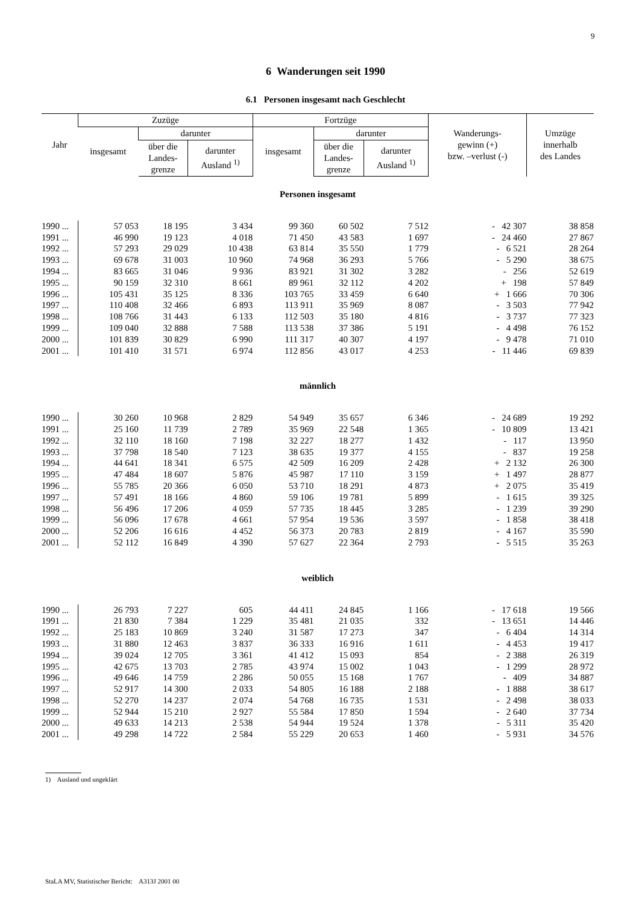9
6 Wanderungen seit 1990
6.1 Personen insgesamt nach Geschlecht
| Jahr | Zuzüge | | | Fortzüge | | | Wanderungs- gewinn (+) bzw. –verlust (-) | Umzüge innerhalb des Landes |
| --- | --- | --- | --- | --- | --- | --- | --- | --- |
| | insgesamt | darunter | | insgesamt | darunter | | | |
| | | über die Landes- grenze | darunter Ausland <sup>1)</sup> | | über die Landes- grenze | darunter Ausland <sup>1)</sup> | | |
| Personen insgesamt | | | | | | | | |
| 1990 ... | 57 053 | 18 195 | 3 434 | 99 360 | 60 502 | 7 512 | - 42 307 | 38 858 |
| 1991 ... | 46 990 | 19 123 | 4 018 | 71 450 | 43 583 | 1 697 | - 24 460 | 27 867 |
| 1992 ... | 57 293 | 29 029 | 10 438 | 63 814 | 35 550 | 1 779 | - 6 521 | 28 264 |
| 1993 ... | 69 678 | 31 003 | 10 960 | 74 968 | 36 293 | 5 766 | - 5 290 | 38 675 |
| 1994 ... | 83 665 | 31 046 | 9 936 | 83 921 | 31 302 | 3 282 | - 256 | 52 619 |
| 1995 ... | 90 159 | 32 310 | 8 661 | 89 961 | 32 112 | 4 202 | + 198 | 57 849 |
| 1996 ... | 105 431 | 35 125 | 8 336 | 103 765 | 33 459 | 6 640 | + 1 666 | 70 306 |
| 1997 ... | 110 408 | 32 466 | 6 893 | 113 911 | 35 969 | 8 087 | - 3 503 | 77 942 |
| 1998 ... | 108 766 | 31 443 | 6 133 | 112 503 | 35 180 | 4 816 | - 3 737 | 77 323 |
| 1999 ... | 109 040 | 32 888 | 7 588 | 113 538 | 37 386 | 5 191 | - 4 498 | 76 152 |
| 2000 ... | 101 839 | 30 829 | 6 990 | 111 317 | 40 307 | 4 197 | - 9 478 | 71 010 |
| 2001 ... | 101 410 | 31 571 | 6 974 | 112 856 | 43 017 | 4 253 | - 11 446 | 69 839 |
| männlich | | | | | | | | |
| 1990 ... | 30 260 | 10 968 | 2 829 | 54 949 | 35 657 | 6 346 | - 24 689 | 19 292 |
| 1991 ... | 25 160 | 11 739 | 2 789 | 35 969 | 22 548 | 1 365 | - 10 809 | 13 421 |
| 1992 ... | 32 110 | 18 160 | 7 198 | 32 227 | 18 277 | 1 432 | - 117 | 13 950 |
| 1993 ... | 37 798 | 18 540 | 7 123 | 38 635 | 19 377 | 4 155 | - 837 | 19 258 |
| 1994 ... | 44 641 | 18 341 | 6 575 | 42 509 | 16 209 | 2 428 | + 2 132 | 26 300 |
| 1995 ... | 47 484 | 18 607 | 5 876 | 45 987 | 17 110 | 3 159 | + 1 497 | 28 877 |
| 1996 ... | 55 785 | 20 366 | 6 050 | 53 710 | 18 291 | 4 873 | + 2 075 | 35 419 |
| 1997 ... | 57 491 | 18 166 | 4 860 | 59 106 | 19 781 | 5 899 | - 1 615 | 39 325 |
| 1998 ... | 56 496 | 17 206 | 4 059 | 57 735 | 18 445 | 3 285 | - 1 239 | 39 290 |
| 1999 ... | 56 096 | 17 678 | 4 661 | 57 954 | 19 536 | 3 597 | - 1 858 | 38 418 |
| 2000 ... | 52 206 | 16 616 | 4 452 | 56 373 | 20 783 | 2 819 | - 4 167 | 35 590 |
| 2001 ... | 52 112 | 16 849 | 4 390 | 57 627 | 22 364 | 2 793 | - 5 515 | 35 263 |
| weiblich | | | | | | | | |
| 1990 ... | 26 793 | 7 227 | 605 | 44 411 | 24 845 | 1 166 | - 17 618 | 19 566 |
| 1991 ... | 21 830 | 7 384 | 1 229 | 35 481 | 21 035 | 332 | - 13 651 | 14 446 |
| 1992 ... | 25 183 | 10 869 | 3 240 | 31 587 | 17 273 | 347 | - 6 404 | 14 314 |
| 1993 ... | 31 880 | 12 463 | 3 837 | 36 333 | 16 916 | 1 611 | - 4 453 | 19 417 |
| 1994 ... | 39 024 | 12 705 | 3 361 | 41 412 | 15 093 | 854 | - 2 388 | 26 319 |
| 1995 ... | 42 675 | 13 703 | 2 785 | 43 974 | 15 002 | 1 043 | - 1 299 | 28 972 |
| 1996 ... | 49 646 | 14 759 | 2 286 | 50 055 | 15 168 | 1 767 | - 409 | 34 887 |
| 1997 ... | 52 917 | 14 300 | 2 033 | 54 805 | 16 188 | 2 188 | - 1 888 | 38 617 |
| 1998 ... | 52 270 | 14 237 | 2 074 | 54 768 | 16 735 | 1 531 | - 2 498 | 38 033 |
| 1999 ... | 52 944 | 15 210 | 2 927 | 55 584 | 17 850 | 1 594 | - 2 640 | 37 734 |
| 2000 ... | 49 633 | 14 213 | 2 538 | 54 944 | 19 524 | 1 378 | - 5 311 | 35 420 |
| 2001 ... | 49 298 | 14 722 | 2 584 | 55 229 | 20 653 | 1 460 | - 5 931 | 34 576 |
1) Ausland und ungeklärt
StaLA MV, Statistischer Bericht: A313J 2001 00